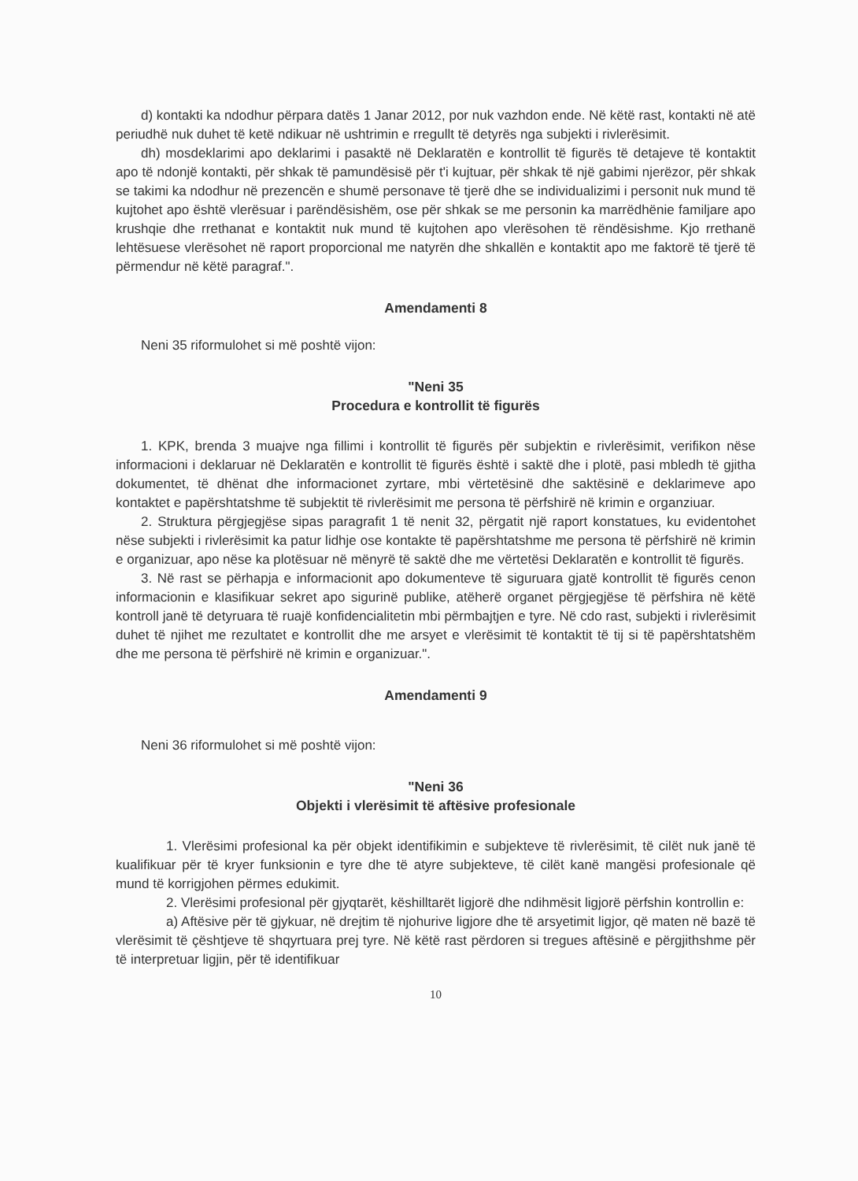d) kontakti ka ndodhur përpara datës 1 Janar 2012, por nuk vazhdon ende. Në këtë rast, kontakti në atë periudhë nuk duhet të ketë ndikuar në ushtrimin e rregullt të detyrës nga subjekti i rivlerësimit.
dh) mosdeklarimi apo deklarimi i pasaktë në Deklaratën e kontrollit të figurës të detajeve të kontaktit apo të ndonjë kontakti, për shkak të pamundësisë për t'i kujtuar, për shkak të një gabimi njerëzor, për shkak se takimi ka ndodhur në prezencën e shumë personave të tjerë dhe se individualizimi i personit nuk mund të kujtohet apo është vlerësuar i parëndësishëm, ose për shkak se me personin ka marrëdhënie familjare apo krushqie dhe rrethanat e kontaktit nuk mund të kujtohen apo vlerësohen të rëndësishme. Kjo rrethanë lehtësuese vlerësohet në raport proporcional me natyrën dhe shkallën e kontaktit apo me faktorë të tjerë të përmendur në këtë paragraf.".
Amendamenti 8
Neni 35 riformulohet si më poshtë vijon:
"Neni 35
Procedura e kontrollit të figurës
1. KPK, brenda 3 muajve nga fillimi i kontrollit të figurës për subjektin e rivlerësimit, verifikon nëse informacioni i deklaruar në Deklaratën e kontrollit të figurës është i saktë dhe i plotë, pasi mbledh të gjitha dokumentet, të dhënat dhe informacionet zyrtare, mbi vërtetësinë dhe saktësinë e deklarimeve apo kontaktet e papërshtatshme të subjektit të rivlerësimit me persona të përfshirë në krimin e organziuar.
2. Struktura përgjegjëse sipas paragrafit 1 të nenit 32, përgatit një raport konstatues, ku evidentohet nëse subjekti i rivlerësimit ka patur lidhje ose kontakte të papërshtatshme me persona të përfshirë në krimin e organizuar, apo nëse ka plotësuar në mënyrë të saktë dhe me vërtetësi Deklaratën e kontrollit të figurës.
3. Në rast se përhapja e informacionit apo dokumenteve të siguruara gjatë kontrollit të figurës cenon informacionin e klasifikuar sekret apo sigurinë publike, atëherë organet përgjegjëse të përfshira në këtë kontroll janë të detyruara të ruajë konfidencialitetin mbi përmbajtjen e tyre. Në cdo rast, subjekti i rivlerësimit duhet të njihet me rezultatet e kontrollit dhe me arsyet e vlerësimit të kontaktit të tij si të papërshtatshëm dhe me persona të përfshirë në krimin e organizuar.".
Amendamenti 9
Neni 36 riformulohet si më poshtë vijon:
"Neni 36
Objekti i vlerësimit të aftësive profesionale
1. Vlerësimi profesional ka për objekt identifikimin e subjekteve të rivlerësimit, të cilët nuk janë të kualifikuar për të kryer funksionin e tyre dhe të atyre subjekteve, të cilët kanë mangësi profesionale që mund të korrigjohen përmes edukimit.
2. Vlerësimi profesional për gjyqtarët, këshilltarët ligjorë dhe ndihmësit ligjorë përfshin kontrollin e:
a) Aftësive për të gjykuar, në drejtim të njohurive ligjore dhe të arsyetimit ligjor, që maten në bazë të vlerësimit të çështjeve të shqyrtuara prej tyre. Në këtë rast përdoren si tregues aftësinë e përgjithshme për të interpretuar ligjin, për të identifikuar
10